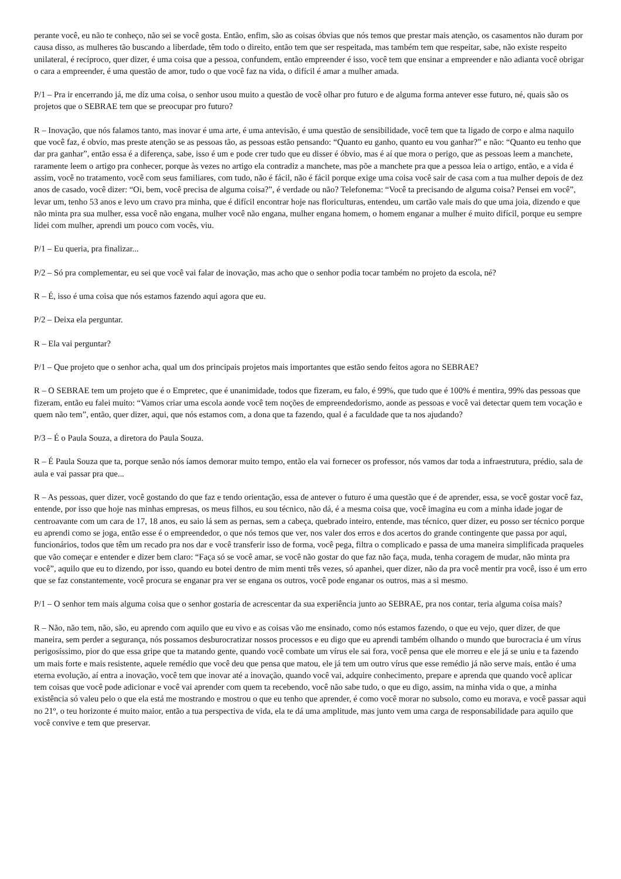perante você, eu não te conheço, não sei se você gosta. Então, enfim, são as coisas óbvias que nós temos que prestar mais atenção, os casamentos não duram por causa disso, as mulheres tão buscando a liberdade, têm todo o direito, então tem que ser respeitada, mas também tem que respeitar, sabe, não existe respeito unilateral, é recíproco, quer dizer, é uma coisa que a pessoa, confundem, então empreender é isso, você tem que ensinar a empreender e não adianta você obrigar o cara a empreender, é uma questão de amor, tudo o que você faz na vida, o difícil é amar a mulher amada.
P/1 – Pra ir encerrando já, me diz uma coisa, o senhor usou muito a questão de você olhar pro futuro e de alguma forma antever esse futuro, né, quais são os projetos que o SEBRAE tem que se preocupar pro futuro?
R – Inovação, que nós falamos tanto, mas inovar é uma arte, é uma antevisão, é uma questão de sensibilidade, você tem que ta ligado de corpo e alma naquilo que você faz, é obvio, mas preste atenção se as pessoas tão, as pessoas estão pensando: “Quanto eu ganho, quanto eu vou ganhar?” e não: “Quanto eu tenho que dar pra ganhar”, então essa é a diferença, sabe, isso é um e pode crer tudo que eu disser é óbvio, mas é aí que mora o perigo, que as pessoas leem a manchete, raramente leem o artigo pra conhecer, porque às vezes no artigo ela contradiz a manchete, mas põe a manchete pra que a pessoa leia o artigo, então, e a vida é assim, você no tratamento, você com seus familiares, com tudo, não é fácil, não é fácil porque exige uma coisa você sair de casa com a tua mulher depois de dez anos de casado, você dizer: “Oi, bem, você precisa de alguma coisa?”, é verdade ou não? Telefonema: “Você ta precisando de alguma coisa? Pensei em você”, levar um, tenho 53 anos e levo um cravo pra minha, que é difícil encontrar hoje nas floriculturas, entendeu, um cartão vale mais do que uma joia, dizendo e que não minta pra sua mulher, essa você não engana, mulher você não engana, mulher engana homem, o homem enganar a mulher é muito difícil, porque eu sempre lidei com mulher, aprendi um pouco com vocês, viu.
P/1 – Eu queria, pra finalizar...
P/2 – Só pra complementar, eu sei que você vai falar de inovação, mas acho que o senhor podia tocar também no projeto da escola, né?
R – É, isso é uma coisa que nós estamos fazendo aqui agora que eu.
P/2 – Deixa ela perguntar.
R – Ela vai perguntar?
P/1 – Que projeto que o senhor acha, qual um dos principais projetos mais importantes que estão sendo feitos agora no SEBRAE?
R – O SEBRAE tem um projeto que é o Empretec, que é unanimidade, todos que fizeram, eu falo, é 99%, que tudo que é 100% é mentira, 99% das pessoas que fizeram, então eu falei muito: “Vamos criar uma escola aonde você tem noções de empreendedorismo, aonde as pessoas e você vai detectar quem tem vocação e quem não tem”, então, quer dizer, aqui, que nós estamos com, a dona que ta fazendo, qual é a faculdade que ta nos ajudando?
P/3 – É o Paula Souza, a diretora do Paula Souza.
R – É Paula Souza que ta, porque senão nós íamos demorar muito tempo, então ela vai fornecer os professor, nós vamos dar toda a infraestrutura, prédio, sala de aula e vai passar pra que...
R – As pessoas, quer dizer, você gostando do que faz e tendo orientação, essa de antever o futuro é uma questão que é de aprender, essa, se você gostar você faz, entende, por isso que hoje nas minhas empresas, os meus filhos, eu sou técnico, não dá, é a mesma coisa que, você imagina eu com a minha idade jogar de centroavante com um cara de 17, 18 anos, eu saio lá sem as pernas, sem a cabeça, quebrado inteiro, entende, mas técnico, quer dizer, eu posso ser técnico porque eu aprendi como se joga, então esse é o empreendedor, o que nós temos que ver, nos valer dos erros e dos acertos do grande contingente que passa por aqui, funcionários, todos que têm um recado pra nos dar e você transferir isso de forma, você pega, filtra o complicado e passa de uma maneira simplificada praqueles que vão começar e entender e dizer bem claro: “Faça só se você amar, se você não gostar do que faz não faça, muda, tenha coragem de mudar, não minta pra você”, aquilo que eu to dizendo, por isso, quando eu botei dentro de mim menti três vezes, só apanhei, quer dizer, não da pra você mentir pra você, isso é um erro que se faz constantemente, você procura se enganar pra ver se engana os outros, você pode enganar os outros, mas a si mesmo.
P/1 – O senhor tem mais alguma coisa que o senhor gostaria de acrescentar da sua experiência junto ao SEBRAE, pra nos contar, teria alguma coisa mais?
R – Não, não tem, não, são, eu aprendo com aquilo que eu vivo e as coisas vão me ensinado, como nós estamos fazendo, o que eu vejo, quer dizer, de que maneira, sem perder a segurança, nós possamos desburocratizar nossos processos e eu digo que eu aprendi também olhando o mundo que burocracia é um vírus perigosíssimo, pior do que essa gripe que ta matando gente, quando você combate um vírus ele sai fora, você pensa que ele morreu e ele já se uniu e ta fazendo um mais forte e mais resistente, aquele remédio que você deu que pensa que matou, ele já tem um outro vírus que esse remédio já não serve mais, então é uma eterna evolução, aí entra a inovação, você tem que inovar até a inovação, quando você vai, adquire conhecimento, prepare e aprenda que quando você aplicar tem coisas que você pode adicionar e você vai aprender com quem ta recebendo, você não sabe tudo, o que eu digo, assim, na minha vida o que, a minha existência só valeu pelo o que ela está me mostrando e mostrou o que eu tenho que aprender, é como você morar no subsolo, como eu morava, e você passar aqui no 21º, o teu horizonte é muito maior, então a tua perspectiva de vida, ela te dá uma amplitude, mas junto vem uma carga de responsabilidade para aquilo que você convive e tem que preservar.